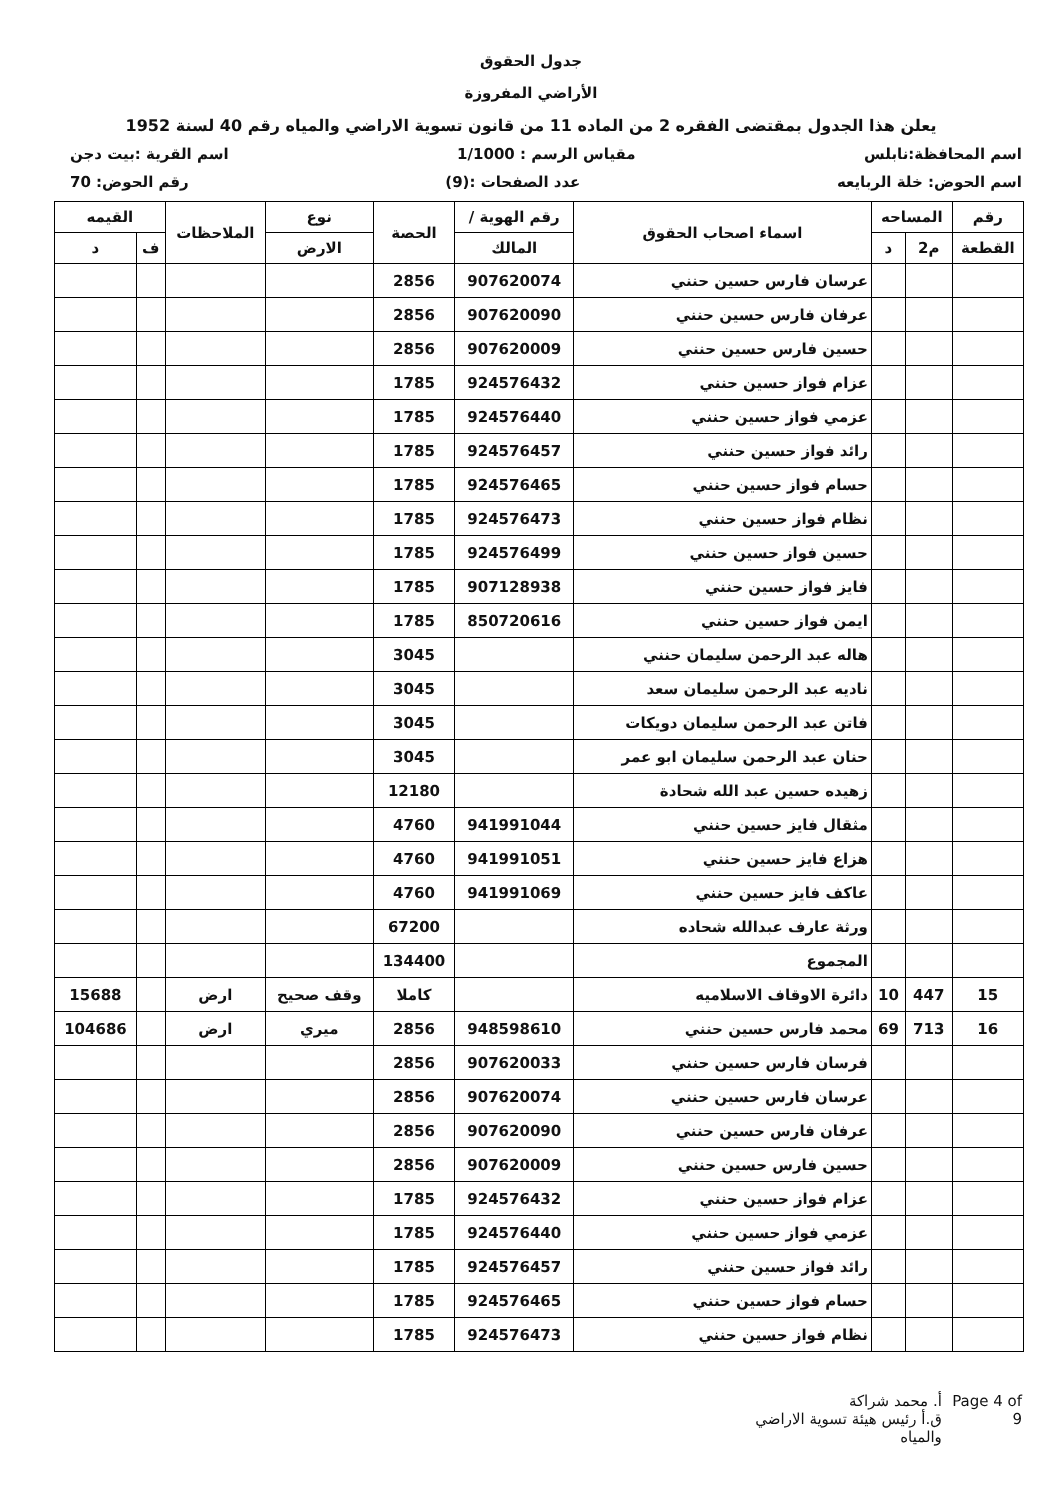جدول الحقوق
الأراضي المفروزة
يعلن هذا الجدول بمقتضى الفقره 2 من الماده 11 من قانون تسوية الاراضي والمياه رقم 40 لسنة 1952
اسم المحافظة:نابلس مقياس الرسم : 1/1000 اسم القرية :بيت دجن
اسم الحوض: خلة الربايعه عدد الصفحات :(9) رقم الحوض: 70
| رقم | المساحه | | اسماء اصحاب الحقوق | رقم الهوية / | الحصة | نوع | الملاحظات | القيمه | |
| --- | --- | --- | --- | --- | --- | --- | --- | --- | --- |
| القطعة | م2 | د | | المالك | | الارض | | ف | د |
| | | | عرسان فارس حسين حنني | 907620074 | 2856 | | | | |
| | | | عرفان فارس حسين حنني | 907620090 | 2856 | | | | |
| | | | حسين فارس حسين حنني | 907620009 | 2856 | | | | |
| | | | عزام فواز حسين حنني | 924576432 | 1785 | | | | |
| | | | عزمي فواز حسين حنني | 924576440 | 1785 | | | | |
| | | | رائد فواز حسين حنني | 924576457 | 1785 | | | | |
| | | | حسام فواز حسين حنني | 924576465 | 1785 | | | | |
| | | | نظام فواز حسين حنني | 924576473 | 1785 | | | | |
| | | | حسين فواز حسين حنني | 924576499 | 1785 | | | | |
| | | | فايز فواز حسين حنني | 907128938 | 1785 | | | | |
| | | | ايمن فواز حسين حنني | 850720616 | 1785 | | | | |
| | | | هاله عبد الرحمن سليمان حنني | | 3045 | | | | |
| | | | ناديه عبد الرحمن سليمان سعد | | 3045 | | | | |
| | | | فاتن عبد الرحمن سليمان دويكات | | 3045 | | | | |
| | | | حنان عبد الرحمن سليمان ابو عمر | | 3045 | | | | |
| | | | زهيده حسين عبد الله شحادة | | 12180 | | | | |
| | | | مثقال فايز حسين حنني | 941991044 | 4760 | | | | |
| | | | هزاع فايز حسين حنني | 941991051 | 4760 | | | | |
| | | | عاكف فايز حسين حنني | 941991069 | 4760 | | | | |
| | | | ورثة عارف عبدالله شحاده | | 67200 | | | | |
| | | | المجموع | | 134400 | | | | |
| 15 | 447 | 10 | دائرة الاوقاف الاسلاميه | | كاملا | وقف صحيح | ارض | | 15688 |
| 16 | 713 | 69 | محمد فارس حسين حنني | 948598610 | 2856 | ميري | ارض | | 104686 |
| | | | فرسان فارس حسين حنني | 907620033 | 2856 | | | | |
| | | | عرسان فارس حسين حنني | 907620074 | 2856 | | | | |
| | | | عرفان فارس حسين حنني | 907620090 | 2856 | | | | |
| | | | حسين فارس حسين حنني | 907620009 | 2856 | | | | |
| | | | عزام فواز حسين حنني | 924576432 | 1785 | | | | |
| | | | عزمي فواز حسين حنني | 924576440 | 1785 | | | | |
| | | | رائد فواز حسين حنني | 924576457 | 1785 | | | | |
| | | | حسام فواز حسين حنني | 924576465 | 1785 | | | | |
| | | | نظام فواز حسين حنني | 924576473 | 1785 | | | | |
Page 4 of 9 أ. محمد شراكة
ق.أ رئيس هيئة تسوية الاراضي والمياه